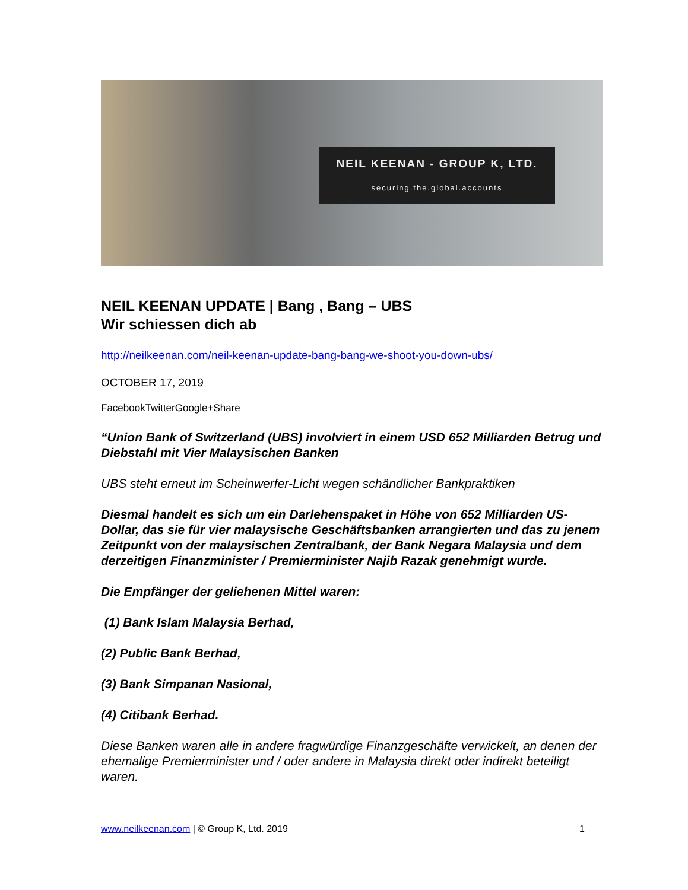NEIL KEENAN - GROUP K, LTD.
securing.the.global.accounts
NEIL KEENAN UPDATE | Bang , Bang – UBS
Wir schiessen dich ab
http://neilkeenan.com/neil-keenan-update-bang-bang-we-shoot-you-down-ubs/
OCTOBER 17, 2019
FacebookTwitterGoogle+Share
“Union Bank of Switzerland (UBS) involviert in einem USD 652 Milliarden Betrug und Diebstahl mit Vier Malaysischen Banken
UBS steht erneut im Scheinwerfer-Licht wegen schändlicher Bankpraktiken
Diesmal handelt es sich um ein Darlehenspaket in Höhe von 652 Milliarden US-Dollar, das sie für vier malaysische Geschäftsbanken arrangierten und das zu jenem Zeitpunkt von der malaysischen Zentralbank, der Bank Negara Malaysia und dem derzeitigen Finanzminister / Premierminister Najib Razak genehmigt wurde.
Die Empfänger der geliehenen Mittel waren:
(1) Bank Islam Malaysia Berhad,
(2) Public Bank Berhad,
(3) Bank Simpanan Nasional,
(4) Citibank Berhad.
Diese Banken waren alle in andere fragwürdige Finanzgeschäfte verwickelt, an denen der ehemalige Premierminister und / oder andere in Malaysia direkt oder indirekt beteiligt waren.
www.neilkeenan.com | © Group K, Ltd. 2019 1